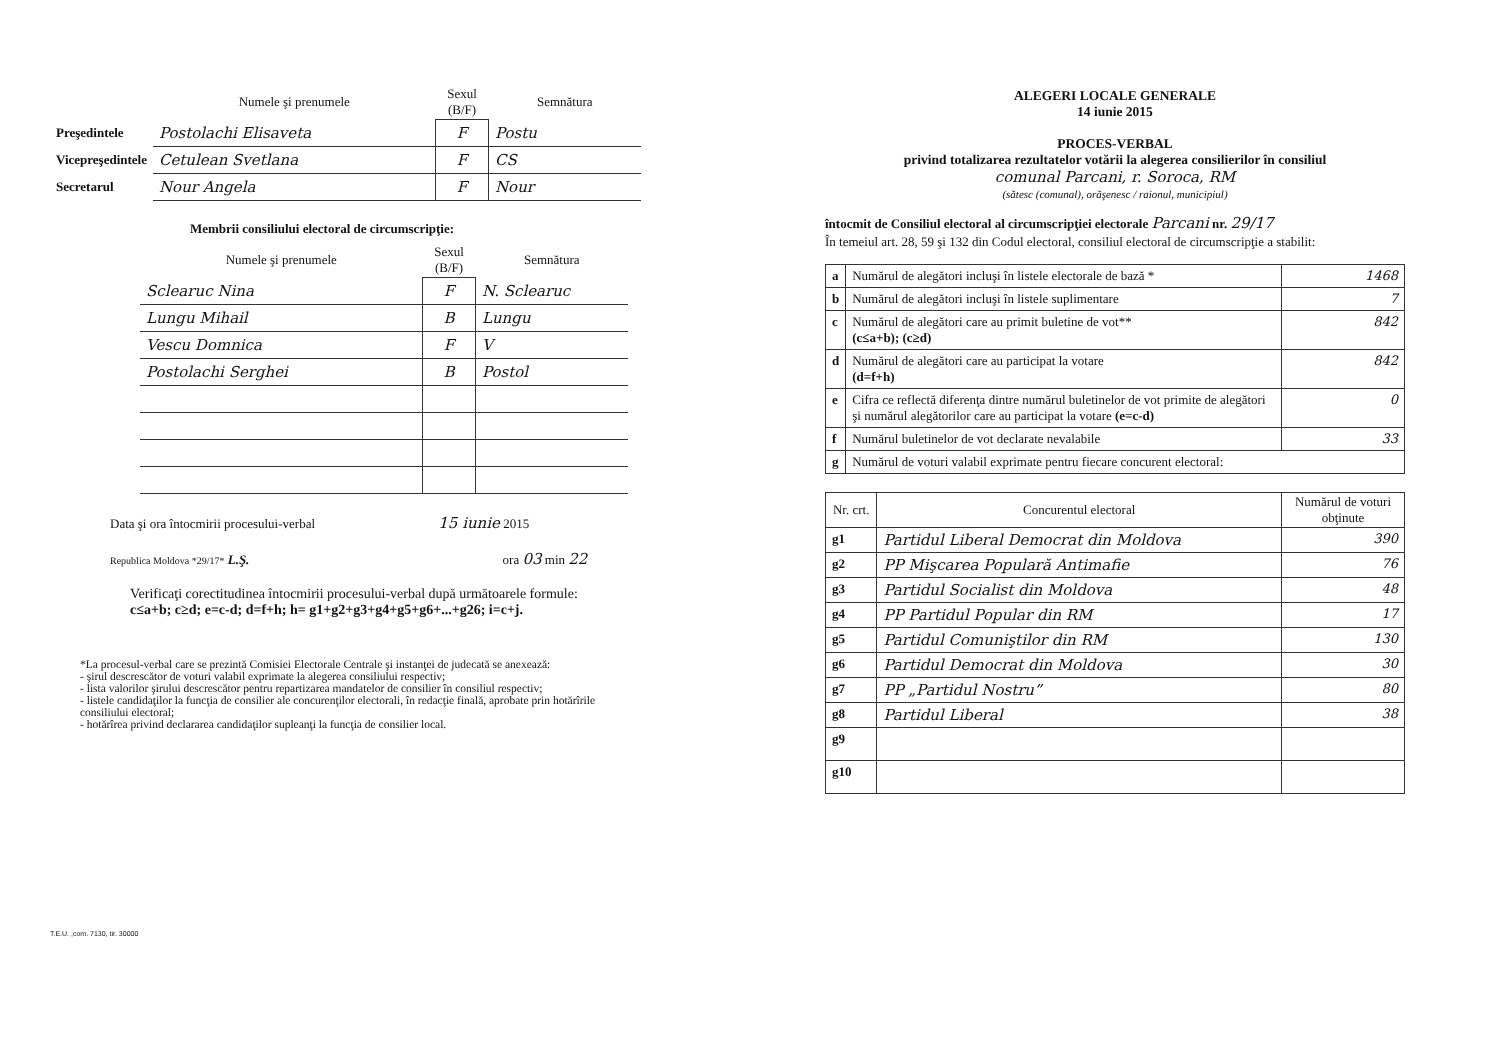| | Numele şi prenumele | Sexul (B/F) | Semnătura |
| --- | --- | --- | --- |
| Preşedintele | Postolachi Elisaveta | F | Postu |
| Vicepreşedintele | Cetulean Svetlana | F | CS |
| Secretarul | Nour Angela | F | Nour |
Membrii consiliului electoral de circumscripţie:
| Numele şi prenumele | Sexul (B/F) | Semnătura |
| --- | --- | --- |
| Sclearuc Nina | F | N. Sclearuc |
| Lungu Mihail | B | Lungu |
| Vescu Domnica | F | V |
| Postolachi Serghei | B | Postol |
Data şi ora întocmirii procesului-verbal 15 iunie 2015
Republica Moldova *29/17* L.Ş. ora 03 min 22
Verificaţi corectitudinea întocmirii procesului-verbal după următoarele formule:
c≤a+b; c≥d; e=c-d; d=f+h; h= g1+g2+g3+g4+g5+g6+...+g26; i=c+j.
*La procesul-verbal care se prezintă Comisiei Electorale Centrale şi instanţei de judecată se anexează:
- şirul descrescător de voturi valabil exprimate la alegerea consiliului respectiv;
- lista valorilor şirului descrescător pentru repartizarea mandatelor de consilier în consiliul respectiv;
- listele candidaţilor la funcţia de consilier ale concurenţilor electorali, în redacţie finală, aprobate prin hotărîrile consiliului electoral;
- hotărîrea privind declararea candidaţilor supleanţi la funcţia de consilier local.
T.E.U. ,com. 7130, tir. 30000
ALEGERI LOCALE GENERALE
14 iunie 2015
PROCES-VERBAL
privind totalizarea rezultatelor votării la alegerea consilierilor în consiliul
comunal Parcani, r. Soroca, RM
(sătesc (comunal), orăşenesc / raionul, municipiul)
întocmit de Consiliul electoral al circumscripţiei electorale Parcani nr. 29/17
În temeiul art. 28, 59 şi 132 din Codul electoral, consiliul electoral de circumscripţie a stabilit:
| a | Numărul de alegători incluşi în listele electorale de bază * | 1468 |
| b | Numărul de alegători incluşi în listele suplimentare | 7 |
| c | Numărul de alegători care au primit buletine de vot** (c≤a+b); (c≥d) | 842 |
| d | Numărul de alegători care au participat la votare (d=f+h) | 842 |
| e | Cifra ce reflectă diferenţa dintre numărul buletinelor de vot primite de alegători şi numărul alegătorilor care au participat la votare (e=c-d) | 0 |
| f | Numărul buletinelor de vot declarate nevalabile | 33 |
| g | Numărul de voturi valabil exprimate pentru fiecare concurent electoral: | |
| Nr. crt. | Concurentul electoral | Numărul de voturi obţinute |
| --- | --- | --- |
| g1 | Partidul Liberal Democrat din Moldova | 390 |
| g2 | PP Mişcarea Populară Antimafie | 76 |
| g3 | Partidul Socialist din Moldova | 48 |
| g4 | PP Partidul Popular din RM | 17 |
| g5 | Partidul Comuniştilor din RM | 130 |
| g6 | Partidul Democrat din Moldova | 30 |
| g7 | PP „Partidul Nostru” | 80 |
| g8 | Partidul Liberal | 38 |
| g9 | | |
| g10 | | |